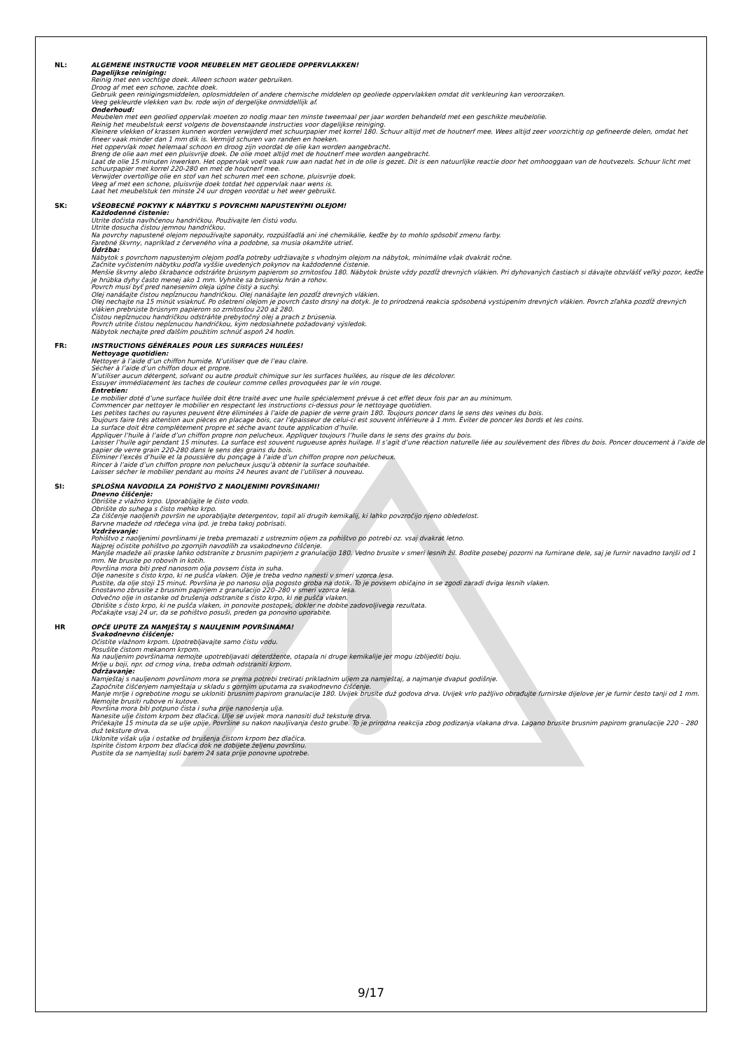NL: ALGEMENE INSTRUCTIE VOOR MEUBELEN MET GEOLIEDE OPPERVLAKKEN!
Dagelijkse reiniging:
Reinig met een vochtige doek. Alleen schoon water gebruiken.
Droog af met een schone, zachte doek.
Gebruik geen reinigingsmiddelen, oplosmiddelen of andere chemische middelen op geoliede oppervlakken omdat dit verkleuring kan veroorzaken.
Veeg gekleurde vlekken van bv. rode wijn of dergelijke onmiddellijk af.
Onderhoud:
Meubelen met een geolied oppervlak moeten zo nodig maar ten minste tweemaal per jaar worden behandeld met een geschikte meubelolie.
Reinig het meubelstuk eerst volgens de bovenstaande instructies voor dagelijkse reiniging.
Kleinere vlekken of krassen kunnen worden verwijderd met schuurpapier met korrel 180. Schuur altijd met de houtnerf mee. Wees altijd zeer voorzichtig op gefineerde delen, omdat het fineer vaak minder dan 1 mm dik is. Vermijd schuren van randen en hoeken.
Het oppervlak moet helemaal schoon en droog zijn voordat de olie kan worden aangebracht.
Breng de olie aan met een pluisvrije doek. De olie moet altijd met de houtnerf mee worden aangebracht.
Laat de olie 15 minuten inwerken. Het oppervlak voelt vaak ruw aan nadat het in de olie is gezet. Dit is een natuurlijke reactie door het omhooggaan van de houtvezels. Schuur licht met schuurpapier met korrel 220-280 en met de houtnerf mee.
Verwijder overtollige olie en stof van het schuren met een schone, pluisvrije doek.
Veeg af met een schone, pluisvrije doek totdat het oppervlak naar wens is.
Laat het meubelstuk ten minste 24 uur drogen voordat u het weer gebruikt.
SK: VŠEOBECNÉ POKYNY K NÁBYTKU S POVRCHMI NAPUSTENÝMI OLEJOM!
Každodenné čistenie:
Utrite dočista navlhčenou handričkou. Používajte len čistú vodu.
Utrite dosucha čistou jemnou handričkou.
Na povrchy napustené olejom nepoužívajte saponáty, rozpúšťadlá ani iné chemikálie, keďže by to mohlo spôsobiť zmenu farby.
Farebné škvrny, napríklad z červeného vína a podobne, sa musia okamžite utrieť.
Údržba:
Nábytok s povrchom napusteným olejom podľa potreby udržiavajte s vhodným olejom na nábytok, minimálne však dvakrát ročne.
Začnite vyčistením nábytku podľa vyššie uvedených pokynov na každodenné čistenie.
Menšie škvrny alebo škrabance odstráňte brúsnym papierom so zrnitosťou 180. Nábytok brúste vždy pozdĺž drevných vlákien. Pri dyhovaných častiach si dávajte obzvlášť veľký pozor, keďže je hrúbka dyhy často menej ako 1 mm. Vyhnite sa brúseniu hrán a rohov.
Povrch musí byť pred nanesením oleja úplne čistý a suchý.
Olej nanášajte čistou nepĺznucou handričkou. Olej nanášajte len pozdĺž drevných vlákien.
Olej nechajte na 15 minút vsiaknuť. Po ošetrení olejom je povrch často drsný na dotyk. Je to prirodzená reakcia spôsobená vystúpením drevných vlákien. Povrch zľahka pozdĺž drevných vlákien prebrúste brúsnym papierom so zrnitosťou 220 až 280.
Čistou nepĺznucou handričkou odstráňte prebytočný olej a prach z brúsenia.
Povrch utrite čistou nepĺznucou handričkou, kým nedosiahnete požadovaný výsledok.
Nábytok nechajte pred ďalším použitím schnúť aspoň 24 hodín.
FR: INSTRUCTIONS GÉNÉRALES POUR LES SURFACES HUILÉES!
Nettoyage quotidien:
Nettoyer à l’aide d’un chiffon humide. N’utiliser que de l’eau claire.
Sécher à l’aide d’un chiffon doux et propre.
N’utiliser aucun détergent, solvant ou autre produit chimique sur les surfaces huilées, au risque de les décolorer.
Essuyer immédiatement les taches de couleur comme celles provoquées par le vin rouge.
Entretien:
Le mobilier doté d’une surface huilée doit être traité avec une huile spécialement prévue à cet effet deux fois par an au minimum.
Commencer par nettoyer le mobilier en respectant les instructions ci-dessus pour le nettoyage quotidien.
Les petites taches ou rayures peuvent être éliminées à l’aide de papier de verre grain 180. Toujours poncer dans le sens des veines du bois.
Toujours faire très attention aux pièces en placage bois, car l’épaisseur de celui-ci est souvent inférieure à 1 mm. Éviter de poncer les bords et les coins.
La surface doit être complètement propre et sèche avant toute application d’huile.
Appliquer l’huile à l’aide d’un chiffon propre non pelucheux. Appliquer toujours l’huile dans le sens des grains du bois.
Laisser l’huile agir pendant 15 minutes. La surface est souvent rugueuse après huilage. Il s’agit d’une réaction naturelle liée au soulèvement des fibres du bois. Poncer doucement à l’aide de papier de verre grain 220-280 dans le sens des grains du bois.
Éliminer l’excès d’huile et la poussière du ponçage à l’aide d’un chiffon propre non pelucheux.
Rincer à l’aide d’un chiffon propre non pelucheux jusqu’à obtenir la surface souhaitée.
Laisser sécher le mobilier pendant au moins 24 heures avant de l’utiliser à nouveau.
SI: SPLOŠNA NAVODILA ZA POHIŠTVO Z NAOLJENIMI POVRŠINAMI!
Dnevno čiščenje:
Obrišite z vlažno krpo. Uporabljajte le čisto vodo.
Obrišite do suhega s čisto mehko krpo.
Za čiščenje naoljenih površin ne uporabljajte detergentov, topil ali drugih kemikalij, ki lahko povzročijo njeno obledelost.
Barvne madeže od rdečega vina ipd. je treba takoj pobrisati.
Vzdrževanje:
Pohištvo z naoljenimi površinami je treba premazati z ustreznim oljem za pohištvo po potrebi oz. vsaj dvakrat letno.
Najprej očistite pohištvo po zgornjih navodilih za vsakodnevno čiščenje.
Manjše madeže ali praske lahko odstranite z brusnim papirjem z granulacijo 180. Vedno brusite v smeri lesnih žil. Bodite posebej pozorni na furnirane dele, saj je furnir navadno tanjši od 1 mm. Ne brusite po robovih in kotih.
Površina mora biti pred nanosom olja povsem čista in suha.
Olje nanesite s čisto krpo, ki ne pušča vlaken. Olje je treba vedno nanesti v smeri vzorca lesa.
Pustite, da olje stoji 15 minut. Površina je po nanosu olja pogosto groba na dotik. To je povsem običajno in se zgodi zaradi dviga lesnih vlaken.
Enostavno zbrusite z brusnim papirjem z granulacijo 220–280 v smeri vzorca lesa.
Odvečno olje in ostanke od brušenja odstranite s čisto krpo, ki ne pušča vlaken.
Obrišite s čisto krpo, ki ne pušča vlaken, in ponovite postopek, dokler ne dobite zadovoljivega rezultata.
Počakajte vsaj 24 ur, da se pohištvo posuši, preden ga ponovno uporabite.
HR OPĆE UPUTE ZA NAMJEŠTAJ S NAULJENIM POVRŠINAMA!
Svakodnevno čišćenje:
Očistite vlažnom krpom. Upotrebljavajte samo čistu vodu.
Posušite čistom mekanom krpom.
Na nauljenim površinama nemojte upotrebljavati deterdžente, otapala ni druge kemikalije jer mogu izblijediti boju.
Mrlje u boji, npr. od crnog vina, treba odmah odstraniti krpom.
Održavanje:
Namještaj s nauljenom površinom mora se prema potrebi tretirati prikladnim uljem za namještaj, a najmanje dvaput godišnje.
Započnite čišćenjem namještaja u skladu s gornjim uputama za svakodnevno čišćenje.
Manje mrlje i ogrebotine mogu se ukloniti brusnim papirom granulacije 180. Uvijek brusite duž godova drva. Uvijek vrlo pažljivo obrađujte furnirske dijelove jer je furnir često tanji od 1 mm. Nemojte brusiti rubove ni kutove.
Površina mora biti potpuno čista i suha prije nanošenja ulja.
Nanesite ulje čistom krpom bez dlačica. Ulje se uvijek mora nanositi duž teksture drva.
Pričekajte 15 minuta da se ulje upije. Površine su nakon nauljivanja često grube. To je prirodna reakcija zbog podizanja vlakana drva. Lagano brusite brusnim papirom granulacije 220 – 280 duž teksture drva.
Uklonite višak ulja i ostatke od brušenja čistom krpom bez dlačica.
Ispirite čistom krpom bez dlačica dok ne dobijete željenu površinu.
Pustite da se namještaj suši barem 24 sata prije ponovne upotrebe.
9/17